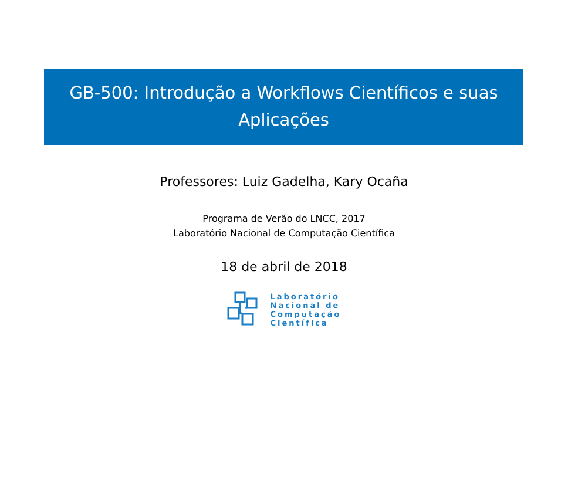GB-500: Introdução a Workflows Científicos e suas Aplicações
Professores: Luiz Gadelha, Kary Ocaña
Programa de Verão do LNCC, 2017
Laboratório Nacional de Computação Científica
18 de abril de 2018
Laboratório
Nacional de
Computação
Científica